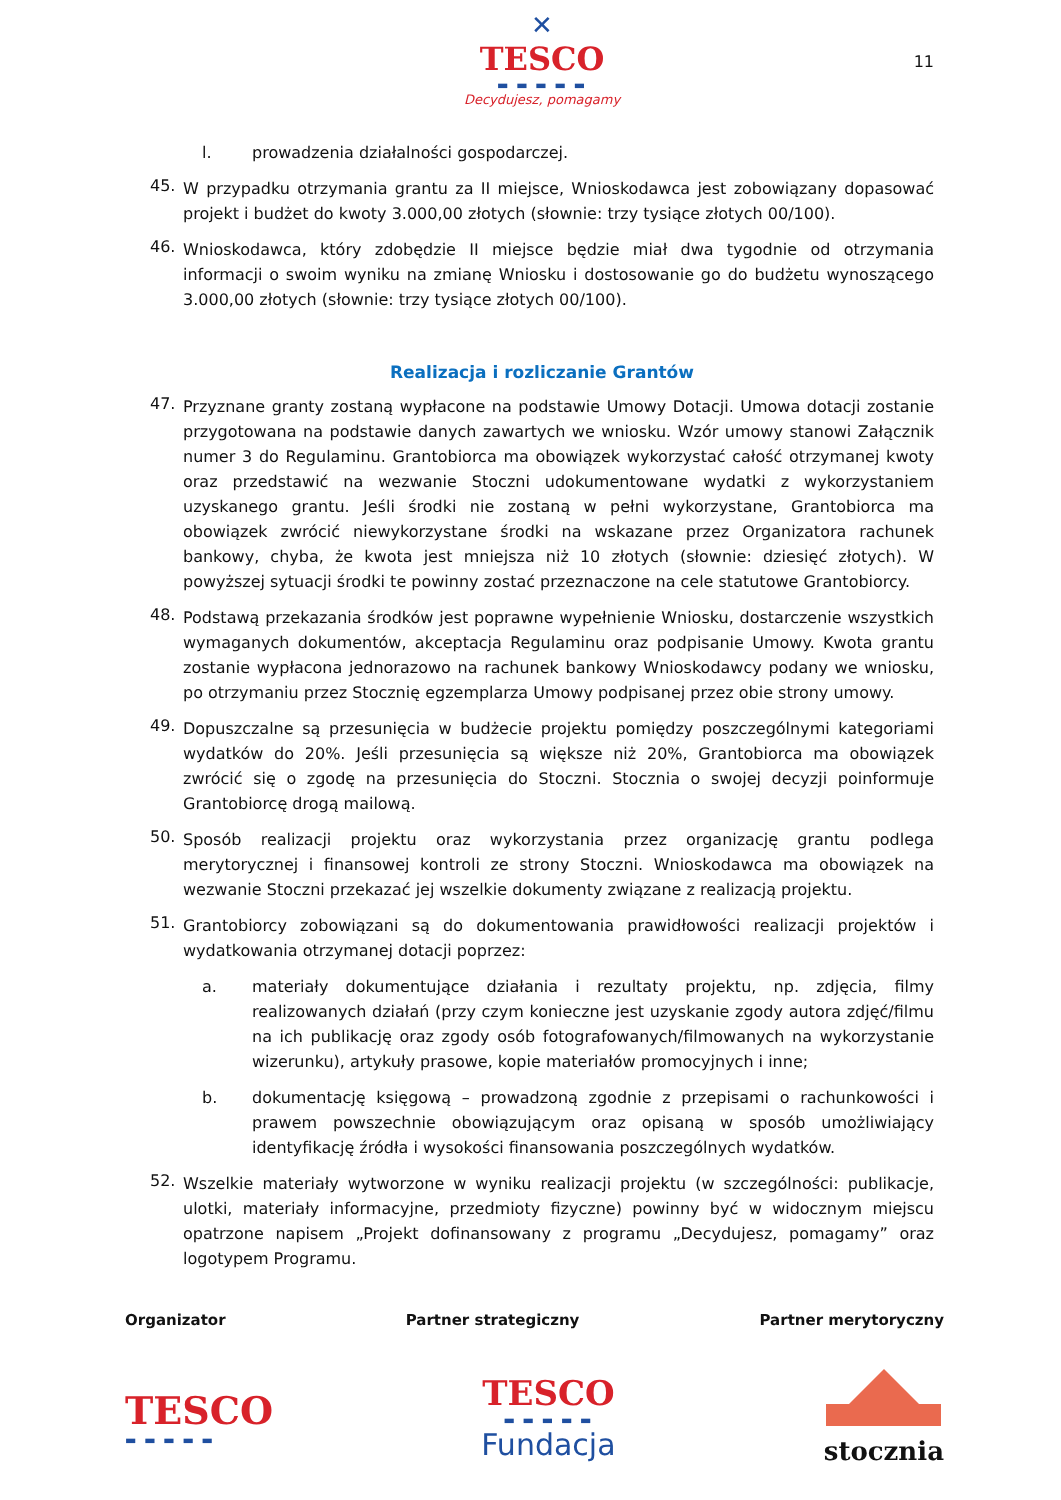✕
TESCO
▬ ▬ ▬ ▬ ▬
Decydujesz, pomagamy
11
l. prowadzenia działalności gospodarczej.
45. W przypadku otrzymania grantu za II miejsce, Wnioskodawca jest zobowiązany dopasować projekt i budżet do kwoty 3.000,00 złotych (słownie: trzy tysiące złotych 00/100).
46. Wnioskodawca, który zdobędzie II miejsce będzie miał dwa tygodnie od otrzymania informacji o swoim wyniku na zmianę Wniosku i dostosowanie go do budżetu wynoszącego 3.000,00 złotych (słownie: trzy tysiące złotych 00/100).
Realizacja i rozliczanie Grantów
47. Przyznane granty zostaną wypłacone na podstawie Umowy Dotacji. Umowa dotacji zostanie przygotowana na podstawie danych zawartych we wniosku. Wzór umowy stanowi Załącznik numer 3 do Regulaminu. Grantobiorca ma obowiązek wykorzystać całość otrzymanej kwoty oraz przedstawić na wezwanie Stoczni udokumentowane wydatki z wykorzystaniem uzyskanego grantu. Jeśli środki nie zostaną w pełni wykorzystane, Grantobiorca ma obowiązek zwrócić niewykorzystane środki na wskazane przez Organizatora rachunek bankowy, chyba, że kwota jest mniejsza niż 10 złotych (słownie: dziesięć złotych). W powyższej sytuacji środki te powinny zostać przeznaczone na cele statutowe Grantobiorcy.
48. Podstawą przekazania środków jest poprawne wypełnienie Wniosku, dostarczenie wszystkich wymaganych dokumentów, akceptacja Regulaminu oraz podpisanie Umowy. Kwota grantu zostanie wypłacona jednorazowo na rachunek bankowy Wnioskodawcy podany we wniosku, po otrzymaniu przez Stocznię egzemplarza Umowy podpisanej przez obie strony umowy.
49. Dopuszczalne są przesunięcia w budżecie projektu pomiędzy poszczególnymi kategoriami wydatków do 20%. Jeśli przesunięcia są większe niż 20%, Grantobiorca ma obowiązek zwrócić się o zgodę na przesunięcia do Stoczni. Stocznia o swojej decyzji poinformuje Grantobiorcę drogą mailową.
50. Sposób realizacji projektu oraz wykorzystania przez organizację grantu podlega merytorycznej i finansowej kontroli ze strony Stoczni. Wnioskodawca ma obowiązek na wezwanie Stoczni przekazać jej wszelkie dokumenty związane z realizacją projektu.
51. Grantobiorcy zobowiązani są do dokumentowania prawidłowości realizacji projektów i wydatkowania otrzymanej dotacji poprzez:
a. materiały dokumentujące działania i rezultaty projektu, np. zdjęcia, filmy realizowanych działań (przy czym konieczne jest uzyskanie zgody autora zdjęć/filmu na ich publikację oraz zgody osób fotografowanych/filmowanych na wykorzystanie wizerunku), artykuły prasowe, kopie materiałów promocyjnych i inne;
b. dokumentację księgową – prowadzoną zgodnie z przepisami o rachunkowości i prawem powszechnie obowiązującym oraz opisaną w sposób umożliwiający identyfikację źródła i wysokości finansowania poszczególnych wydatków.
52. Wszelkie materiały wytworzone w wyniku realizacji projektu (w szczególności: publikacje, ulotki, materiały informacyjne, przedmioty fizyczne) powinny być w widocznym miejscu opatrzone napisem „Projekt dofinansowany z programu „Decydujesz, pomagamy” oraz logotypem Programu.
Organizator Partner strategiczny Partner merytoryczny
TESCO
▬ ▬ ▬ ▬ ▬
TESCO
▬ ▬ ▬ ▬ ▬
Fundacja
stocznia